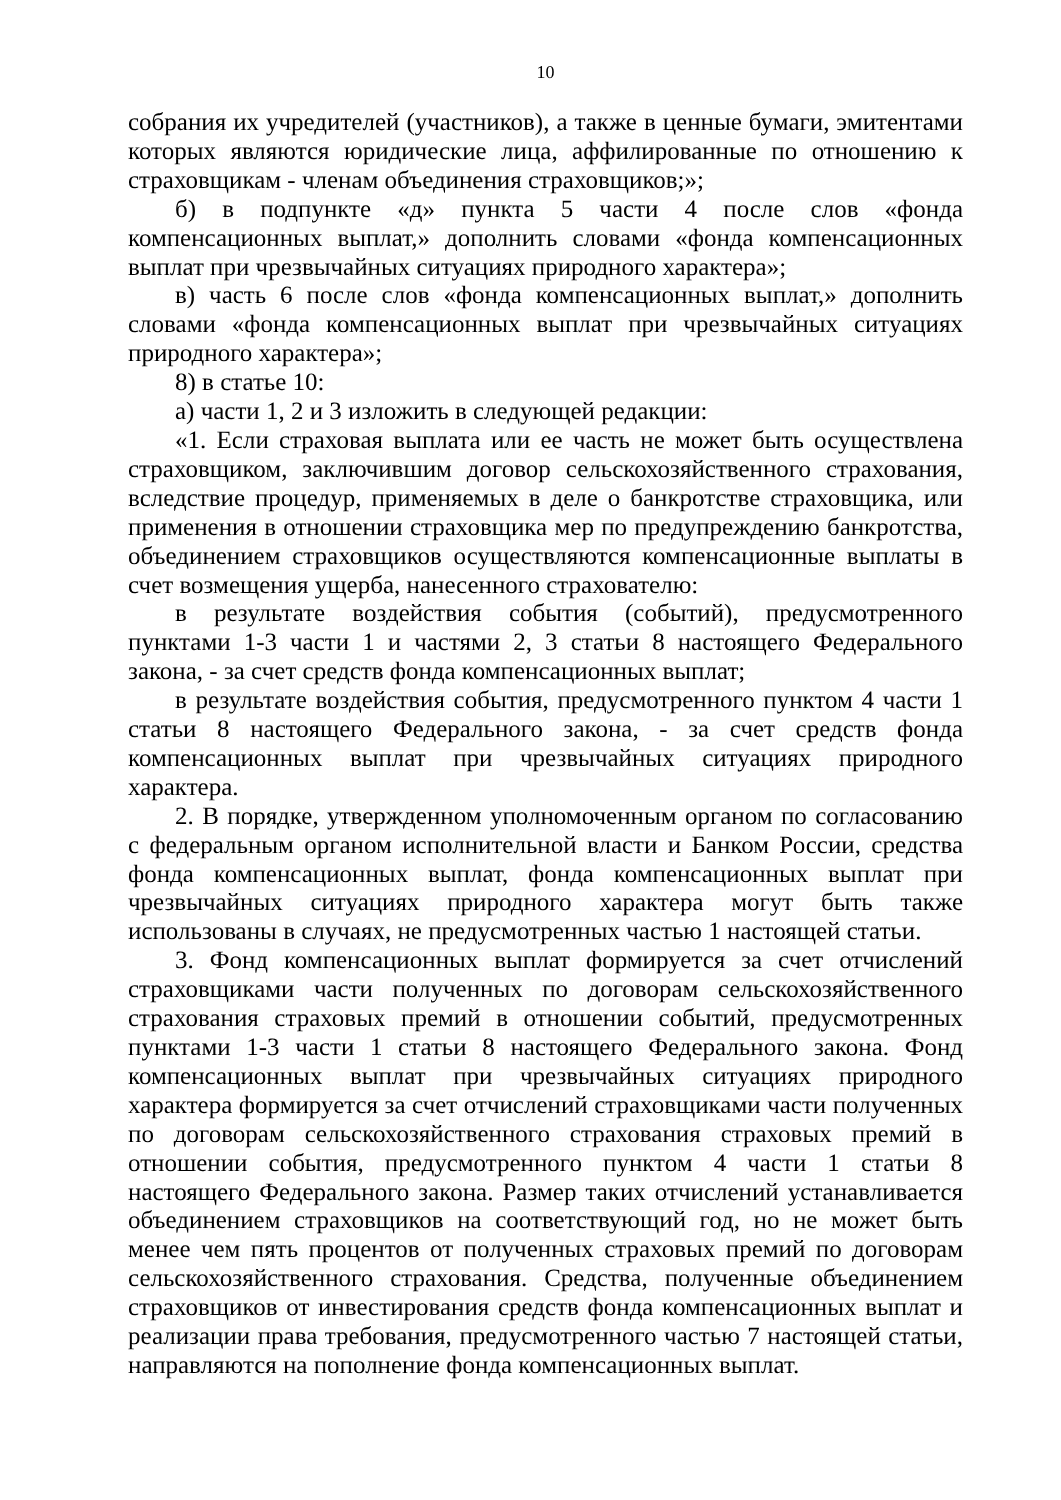10
собрания их учредителей (участников), а также в ценные бумаги, эмитентами которых являются юридические лица, аффилированные по отношению к страховщикам - членам объединения страховщиков;»;
б) в подпункте «д» пункта 5 части 4 после слов «фонда компенсационных выплат,» дополнить словами «фонда компенсационных выплат при чрезвычайных ситуациях природного характера»;
в) часть 6 после слов «фонда компенсационных выплат,» дополнить словами «фонда компенсационных выплат при чрезвычайных ситуациях природного характера»;
8) в статье 10:
а) части 1, 2 и 3 изложить в следующей редакции:
«1. Если страховая выплата или ее часть не может быть осуществлена страховщиком, заключившим договор сельскохозяйственного страхования, вследствие процедур, применяемых в деле о банкротстве страховщика, или применения в отношении страховщика мер по предупреждению банкротства, объединением страховщиков осуществляются компенсационные выплаты в счет возмещения ущерба, нанесенного страхователю:
в результате воздействия события (событий), предусмотренного пунктами 1-3 части 1 и частями 2, 3 статьи 8 настоящего Федерального закона, - за счет средств фонда компенсационных выплат;
в результате воздействия события, предусмотренного пунктом 4 части 1 статьи 8 настоящего Федерального закона, - за счет средств фонда компенсационных выплат при чрезвычайных ситуациях природного характера.
2. В порядке, утвержденном уполномоченным органом по согласованию с федеральным органом исполнительной власти и Банком России, средства фонда компенсационных выплат, фонда компенсационных выплат при чрезвычайных ситуациях природного характера могут быть также использованы в случаях, не предусмотренных частью 1 настоящей статьи.
3. Фонд компенсационных выплат формируется за счет отчислений страховщиками части полученных по договорам сельскохозяйственного страхования страховых премий в отношении событий, предусмотренных пунктами 1-3 части 1 статьи 8 настоящего Федерального закона. Фонд компенсационных выплат при чрезвычайных ситуациях природного характера формируется за счет отчислений страховщиками части полученных по договорам сельскохозяйственного страхования страховых премий в отношении события, предусмотренного пунктом 4 части 1 статьи 8 настоящего Федерального закона. Размер таких отчислений устанавливается объединением страховщиков на соответствующий год, но не может быть менее чем пять процентов от полученных страховых премий по договорам сельскохозяйственного страхования. Средства, полученные объединением страховщиков от инвестирования средств фонда компенсационных выплат и реализации права требования, предусмотренного частью 7 настоящей статьи, направляются на пополнение фонда компенсационных выплат.